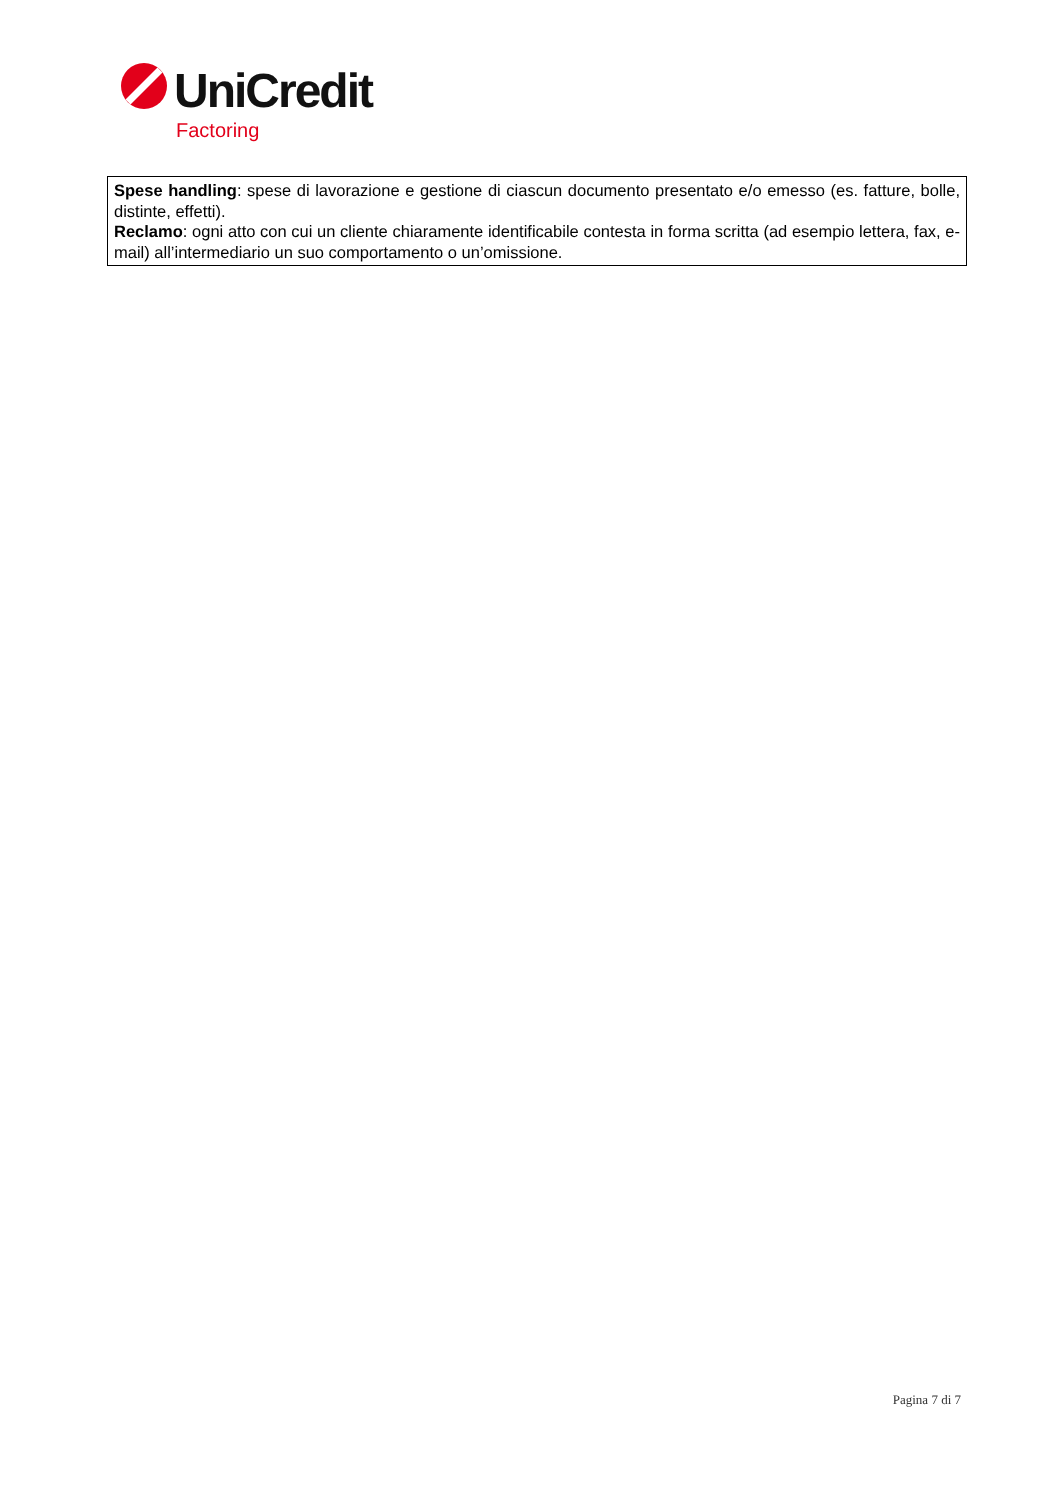UniCredit
Factoring
Spese handling: spese di lavorazione e gestione di ciascun documento presentato e/o emesso (es. fatture, bolle, distinte, effetti).
Reclamo: ogni atto con cui un cliente chiaramente identificabile contesta in forma scritta (ad esempio lettera, fax, e-mail) all’intermediario un suo comportamento o un’omissione.
Pagina 7 di 7